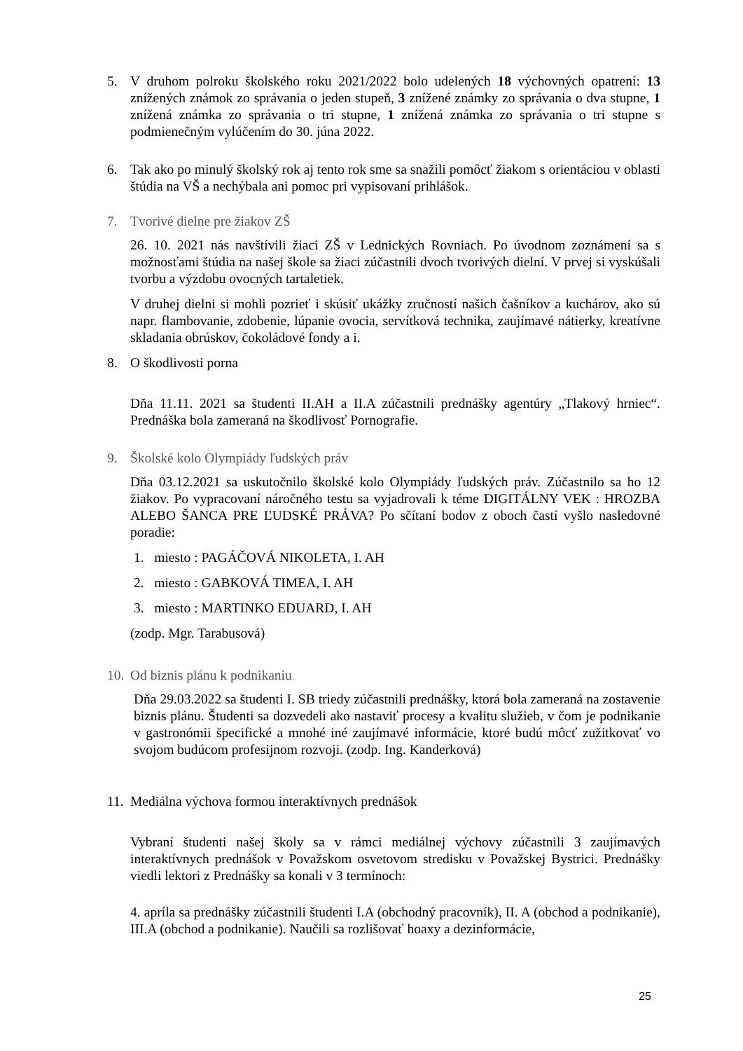5. V druhom polroku školského roku 2021/2022 bolo udelených 18 výchovných opatrení: 13 znížených známok zo správania o jeden stupeň, 3 znížené známky zo správania o dva stupne, 1 znížená známka zo správania o tri stupne, 1 znížená známka zo správania o tri stupne s podmienečným vylúčením do 30. júna 2022.
6. Tak ako po minulý školský rok aj tento rok sme sa snažili pomôcť žiakom s orientáciou v oblasti štúdia na VŠ a nechýbala ani pomoc pri vypisovaní prihlášok.
7. Tvorivé dielne pre žiakov ZŠ
26. 10. 2021 nás navštívili žiaci ZŠ v Lednických Rovniach. Po úvodnom zoznámení sa s možnosťami štúdia na našej škole sa žiaci zúčastnili dvoch tvorivých dielní. V prvej si vyskúšali tvorbu a výzdobu ovocných tartaletiek.
V druhej dielni si mohli pozrieť i skúsiť ukážky zručností našich čašníkov a kuchárov, ako sú napr. flambovanie, zdobenie, lúpanie ovocia, servítková technika, zaujímavé nátierky, kreatívne skladania obrúskov, čokoládové fondy a i.
8. O škodlivosti porna
Dňa 11.11. 2021 sa študenti II.AH a II.A zúčastnili prednášky agentúry „Tlakový hrniec“. Prednáška bola zameraná na škodlivosť Pornografie.
9. Školské kolo Olympiády ľudských práv
Dňa 03.12.2021 sa uskutočnilo školské kolo Olympiády ľudských práv. Zúčastnilo sa ho 12 žiakov. Po vypracovaní náročného testu sa vyjadrovali k téme DIGITÁLNY VEK : HROZBA ALEBO ŠANCA PRE ĽUDSKÉ PRÁVA? Po sčítaní bodov z oboch častí vyšlo nasledovné poradie:
1. miesto : PAGÁČOVÁ NIKOLETA, I. AH
2. miesto : GABKOVÁ TIMEA, I. AH
3. miesto : MARTINKO EDUARD, I. AH
(zodp. Mgr. Tarabusová)
10.
Od biznis plánu k podnikaniu
Dňa 29.03.2022 sa študenti I. SB triedy zúčastnili prednášky, ktorá bola zameraná na zostavenie biznis plánu. Študenti sa dozvedeli ako nastaviť procesy a kvalitu služieb, v čom je podnikanie v gastronómii špecifické a mnohé iné zaujímavé informácie, ktoré budú môcť zužitkovať vo svojom budúcom profesijnom rozvoji. (zodp. Ing. Kanderková)
11.
Mediálna výchova formou interaktívnych prednášok
Vybraní študenti našej školy sa v rámci mediálnej výchovy zúčastnili 3 zaujímavých interaktívnych prednášok v Považskom osvetovom stredisku v Považskej Bystrici. Prednášky viedli lektori z Prednášky sa konali v 3 termínoch:
4. apríla sa prednášky zúčastnili študenti I.A (obchodný pracovník), II. A (obchod a podnikanie), III.A (obchod a podnikanie). Naučili sa rozlišovať hoaxy a dezinformácie,
25